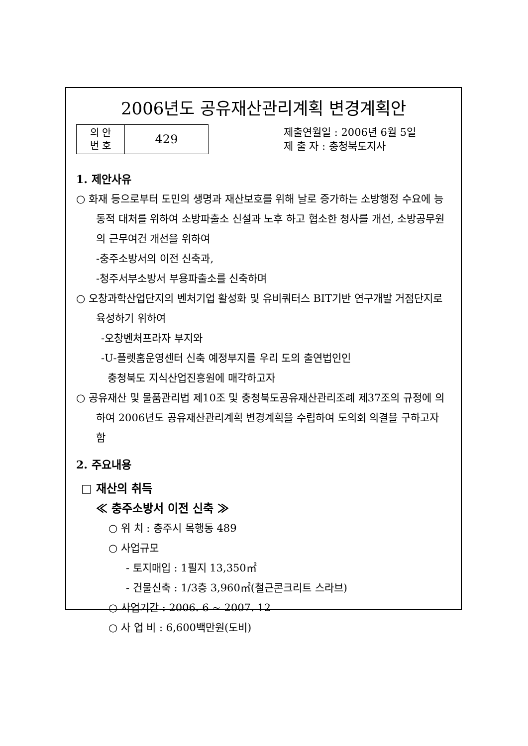2006년도 공유재산관리계획 변경계획안
| 의 안 번 호 | 429 |
제출연월일 : 2006년 6월 5일
제 출 자 : 충청북도지사
1. 제안사유
○ 화재 등으로부터 도민의 생명과 재산보호를 위해 날로 증가하는 소방행정 수요에 능동적 대처를 위하여 소방파출소 신설과 노후 하고 협소한 청사를 개선, 소방공무원의 근무여건 개선을 위하여
-충주소방서의 이전 신축과,
-청주서부소방서 부용파출소를 신축하며
○ 오창과학산업단지의 벤처기업 활성화 및 유비쿼터스 BIT기반 연구개발 거점단지로 육성하기 위하여
-오창벤처프라자 부지와
-U-플렛홈운영센터 신축 예정부지를 우리 도의 출연법인인
충청북도 지식산업진흥원에 매각하고자
○ 공유재산 및 물품관리법 제10조 및 충청북도공유재산관리조례 제37조의 규정에 의하여 2006년도 공유재산관리계획 변경계획을 수립하여 도의회 의결을 구하고자 함
2. 주요내용
□ 재산의 취득
≪ 충주소방서 이전 신축 ≫
○ 위 치 : 충주시 목행동 489
○ 사업규모
- 토지매입 : 1필지 13,350㎡
- 건물신축 : 1/3층 3,960㎡(철근콘크리트 스라브)
○ 사업기간 : 2006. 6 ~ 2007. 12
○ 사 업 비 : 6,600백만원(도비)